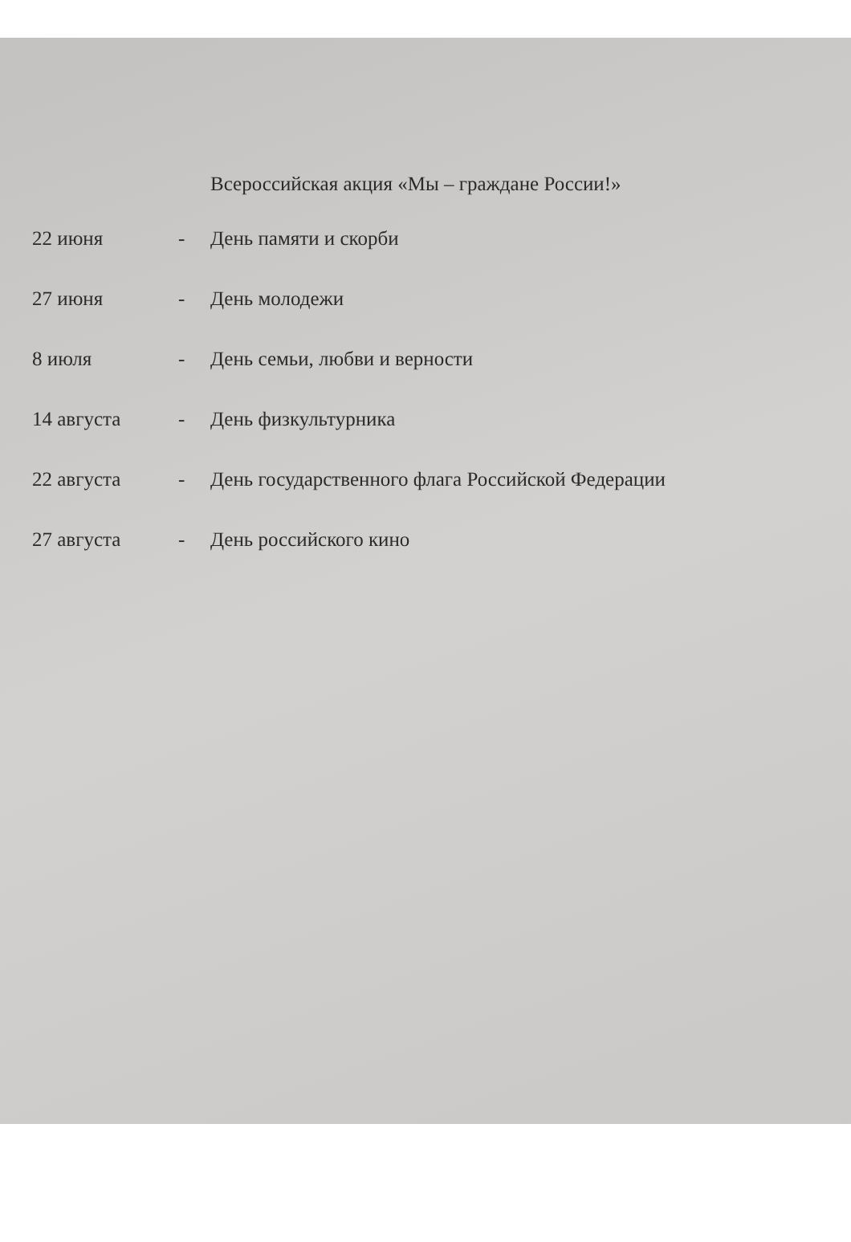Всероссийская акция «Мы – граждане России!»
| 22 июня | - | День памяти и скорби |
| 27 июня | - | День молодежи |
| 8 июля | - | День семьи, любви и верности |
| 14 августа | - | День физкультурника |
| 22 августа | - | День государственного флага Российской Федерации |
| 27 августа | - | День российского кино |